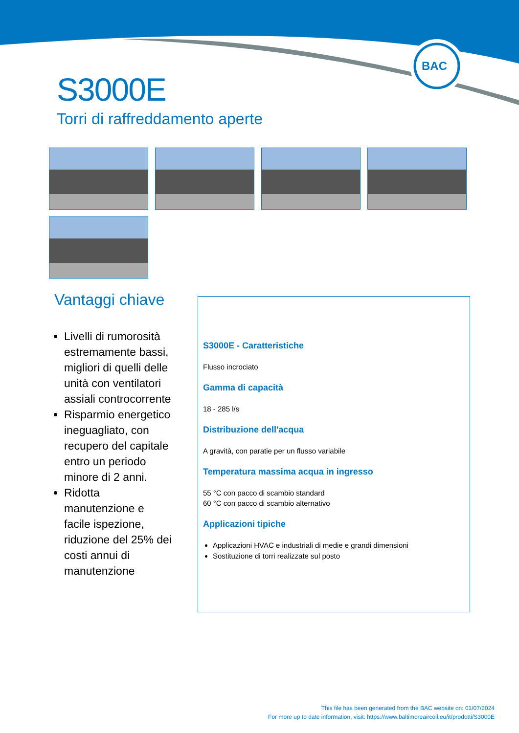BAC
S3000E
Torri di raffreddamento aperte
Vantaggi chiave
Livelli di rumorosità estremamente bassi, migliori di quelli delle unità con ventilatori assiali controcorrente
Risparmio energetico ineguagliato, con recupero del capitale entro un periodo minore di 2 anni.
Ridotta manutenzione e facile ispezione, riduzione del 25% dei costi annui di manutenzione
S3000E - Caratteristiche
Flusso incrociato
Gamma di capacità
18 - 285 l/s
Distribuzione dell'acqua
A gravità, con paratie per un flusso variabile
Temperatura massima acqua in ingresso
55 °C con pacco di scambio standard
60 °C con pacco di scambio alternativo
Applicazioni tipiche
Applicazioni HVAC e industriali di medie e grandi dimensioni
Sostituzione di torri realizzate sul posto
This file has been generated from the BAC website on: 01/07/2024
For more up to date information, visit: https://www.baltimoreaircoil.eu/it/prodotti/S3000E